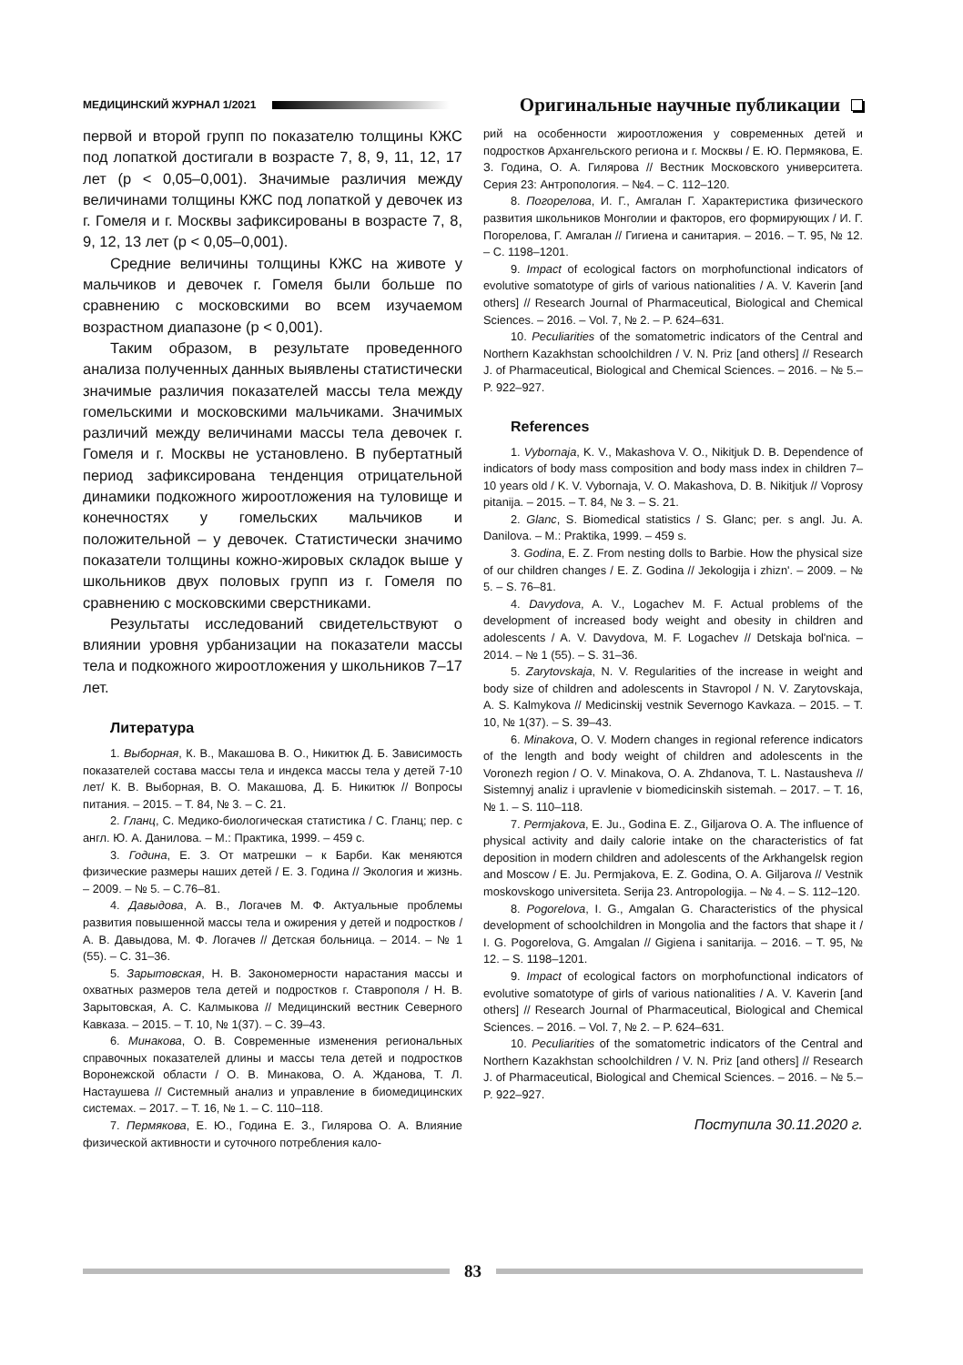МЕДИЦИНСКИЙ ЖУРНАЛ 1/2021 Оригинальные научные публикации
первой и второй групп по показателю толщины КЖС под лопаткой достигали в возрасте 7, 8, 9, 11, 12, 17 лет (р < 0,05–0,001). Значимые различия между величинами толщины КЖС под лопаткой у девочек из г. Гомеля и г. Москвы зафиксированы в возрасте 7, 8, 9, 12, 13 лет (р < 0,05–0,001).
Средние величины толщины КЖС на животе у мальчиков и девочек г. Гомеля были больше по сравнению с московскими во всем изучаемом возрастном диапазоне (р < 0,001).
Таким образом, в результате проведенного анализа полученных данных выявлены статистически значимые различия показателей массы тела между гомельскими и московскими мальчиками. Значимых различий между величинами массы тела девочек г. Гомеля и г. Москвы не установлено. В пубертатный период зафиксирована тенденция отрицательной динамики подкожного жироотложения на туловище и конечностях у гомельских мальчиков и положительной – у девочек. Статистически значимо показатели толщины кожно-жировых складок выше у школьников двух половых групп из г. Гомеля по сравнению с московскими сверстниками.
Результаты исследований свидетельствуют о влиянии уровня урбанизации на показатели массы тела и подкожного жироотложения у школьников 7–17 лет.
Литература
1. Выборная, К. В., Макашова В. О., Никитюк Д. Б. Зависимость показателей состава массы тела и индекса массы тела у детей 7-10 лет/ К. В. Выборная, В. О. Макашова, Д. Б. Никитюк // Вопросы питания. – 2015. – Т. 84, № 3. – С. 21.
2. Гланц, С. Медико-биологическая статистика / С. Гланц; пер. с англ. Ю. А. Данилова. – М.: Практика, 1999. – 459 с.
3. Година, Е. З. От матрешки – к Барби. Как меняются физические размеры наших детей / Е. З. Година // Экология и жизнь. – 2009. – № 5. – С.76–81.
4. Давыдова, А. В., Логачев М. Ф. Актуальные проблемы развития повышенной массы тела и ожирения у детей и подростков / А. В. Давыдова, М. Ф. Логачев // Детская больница. – 2014. – № 1 (55). – С. 31–36.
5. Зарытовская, Н. В. Закономерности нарастания массы и охватных размеров тела детей и подростков г. Ставрополя / Н. В. Зарытовская, А. С. Калмыкова // Медицинский вестник Северного Кавказа. – 2015. – Т. 10, № 1(37). – С. 39–43.
6. Минакова, О. В. Современные изменения региональных справочных показателей длины и массы тела детей и подростков Воронежской области / О. В. Минакова, О. А. Жданова, Т. Л. Настаушева // Системный анализ и управление в биомедицинских системах. – 2017. – Т. 16, № 1. – С. 110–118.
7. Пермякова, Е. Ю., Година Е. З., Гилярова О. А. Влияние физической активности и суточного потребления кало-
рий на особенности жироотложения у современных детей и подростков Архангельского региона и г. Москвы / Е. Ю. Пермякова, Е. З. Година, О. А. Гилярова // Вестник Московского университета. Серия 23: Антропология. – №4. – С. 112–120.
8. Погорелова, И. Г., Амгалан Г. Характеристика физического развития школьников Монголии и факторов, его формирующих / И. Г. Погорелова, Г. Амгалан // Гигиена и санитария. – 2016. – Т. 95, № 12. – С. 1198–1201.
9. Impact of ecological factors on morphofunctional indicators of evolutive somatotype of girls of various nationalities / A. V. Kaverin [and others] // Research Journal of Pharmaceutical, Biological and Chemical Sciences. – 2016. – Vol. 7, № 2. – P. 624–631.
10. Peculiarities of the somatometric indicators of the Central and Northern Kazakhstan schoolchildren / V. N. Priz [and others] // Research J. of Pharmaceutical, Biological and Chemical Sciences. – 2016. – № 5.– P. 922–927.
References
1. Vybornaja, K. V., Makashova V. O., Nikitjuk D. B. Dependence of indicators of body mass composition and body mass index in children 7–10 years old / K. V. Vybornaja, V. O. Makashova, D. B. Nikitjuk // Voprosy pitanija. – 2015. – T. 84, № 3. – S. 21.
2. Glanc, S. Biomedical statistics / S. Glanc; per. s angl. Ju. A. Danilova. – M.: Praktika, 1999. – 459 s.
3. Godina, E. Z. From nesting dolls to Barbie. How the physical size of our children changes / E. Z. Godina // Jekologija i zhizn'. – 2009. – № 5. – S. 76–81.
4. Davydova, A. V., Logachev M. F. Actual problems of the development of increased body weight and obesity in children and adolescents / A. V. Davydova, M. F. Logachev // Detskaja bol'nica. – 2014. – № 1 (55). – S. 31–36.
5. Zarytovskaja, N. V. Regularities of the increase in weight and body size of children and adolescents in Stavropol / N. V. Zarytovskaja, A. S. Kalmykova // Medicinskij vestnik Severnogo Kavkaza. – 2015. – T. 10, № 1(37). – S. 39–43.
6. Minakova, O. V. Modern changes in regional reference indicators of the length and body weight of children and adolescents in the Voronezh region / O. V. Minakova, O. A. Zhdanova, T. L. Nastausheva // Sistemnyj analiz i upravlenie v biomedicinskih sistemah. – 2017. – T. 16, № 1. – S. 110–118.
7. Permjakova, E. Ju., Godina E. Z., Giljarova O. A. The influence of physical activity and daily calorie intake on the characteristics of fat deposition in modern children and adolescents of the Arkhangelsk region and Moscow / E. Ju. Permjakova, E. Z. Godina, O. A. Giljarova // Vestnik moskovskogo universiteta. Serija 23. Antropologija. – № 4. – S. 112–120.
8. Pogorelova, I. G., Amgalan G. Characteristics of the physical development of schoolchildren in Mongolia and the factors that shape it / I. G. Pogorelova, G. Amgalan // Gigiena i sanitarija. – 2016. – T. 95, № 12. – S. 1198–1201.
9. Impact of ecological factors on morphofunctional indicators of evolutive somatotype of girls of various nationalities / A. V. Kaverin [and others] // Research Journal of Pharmaceutical, Biological and Chemical Sciences. – 2016. – Vol. 7, № 2. – P. 624–631.
10. Peculiarities of the somatometric indicators of the Central and Northern Kazakhstan schoolchildren / V. N. Priz [and others] // Research J. of Pharmaceutical, Biological and Chemical Sciences. – 2016. – № 5.– P. 922–927.
Поступила 30.11.2020 г.
83